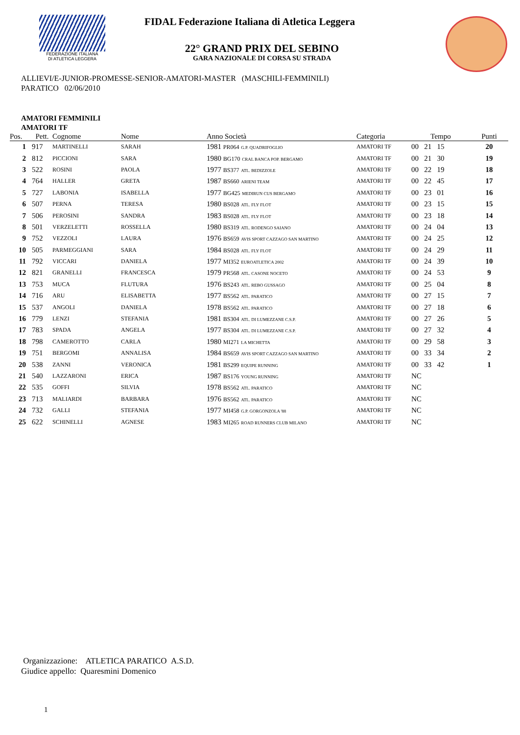FEDERAZIONE ITALIANA
DI ATLETICA LEGGERA
FIDAL Federazione Italiana di Atletica Leggera
22° GRAND PRIX DEL SEBINO
GARA NAZIONALE DI CORSA SU STRADA
ALLIEVI/E-JUNIOR-PROMESSE-SENIOR-AMATORI-MASTER (MASCHILI-FEMMINILI)
PARATICO 02/06/2010
AMATORI FEMMINILI
AMATORI TF
| Pos. | Pett. | Cognome | Nome | Anno Società | Categoria | Tempo | Punti |
| --- | --- | --- | --- | --- | --- | --- | --- |
| 1 | 917 | MARTINELLI | SARAH | 1981 PR064 G.P. QUADRIFOGLIO | AMATORI TF | 00 21 15 | 20 |
| 2 | 812 | PICCIONI | SARA | 1980 BG170 CRAL BANCA POP. BERGAMO | AMATORI TF | 00 21 30 | 19 |
| 3 | 522 | ROSINI | PAOLA | 1977 BS377 ATL. BEDIZZOLE | AMATORI TF | 00 22 19 | 18 |
| 4 | 764 | HALLER | GRETA | 1987 BS660 ARIENI TEAM | AMATORI TF | 00 22 45 | 17 |
| 5 | 727 | LABONIA | ISABELLA | 1977 BG425 MEDIRUN CUS BERGAMO | AMATORI TF | 00 23 01 | 16 |
| 6 | 507 | PERNA | TERESA | 1980 BS028 ATL. FLY FLOT | AMATORI TF | 00 23 15 | 15 |
| 7 | 506 | PEROSINI | SANDRA | 1983 BS028 ATL. FLY FLOT | AMATORI TF | 00 23 18 | 14 |
| 8 | 501 | VERZELETTI | ROSSELLA | 1980 BS319 ATL. RODENGO SAIANO | AMATORI TF | 00 24 04 | 13 |
| 9 | 752 | VEZZOLI | LAURA | 1976 BS659 AVIS SPORT CAZZAGO SAN MARTINO | AMATORI TF | 00 24 25 | 12 |
| 10 | 505 | PARMEGGIANI | SARA | 1984 BS028 ATL. FLY FLOT | AMATORI TF | 00 24 29 | 11 |
| 11 | 792 | VICCARI | DANIELA | 1977 MI352 EUROATLETICA 2002 | AMATORI TF | 00 24 39 | 10 |
| 12 | 821 | GRANELLI | FRANCESCA | 1979 PR568 ATL. CASONE NOCETO | AMATORI TF | 00 24 53 | 9 |
| 13 | 753 | MUCA | FLUTURA | 1976 BS243 ATL. REBO GUSSAGO | AMATORI TF | 00 25 04 | 8 |
| 14 | 716 | ARU | ELISABETTA | 1977 BS562 ATL. PARATICO | AMATORI TF | 00 27 15 | 7 |
| 15 | 537 | ANGOLI | DANIELA | 1978 BS562 ATL. PARATICO | AMATORI TF | 00 27 18 | 6 |
| 16 | 779 | LENZI | STEFANIA | 1981 BS304 ATL. DI LUMEZZANE C.S.P. | AMATORI TF | 00 27 26 | 5 |
| 17 | 783 | SPADA | ANGELA | 1977 BS304 ATL. DI LUMEZZANE C.S.P. | AMATORI TF | 00 27 32 | 4 |
| 18 | 798 | CAMEROTTO | CARLA | 1980 MI271 LA MICHETTA | AMATORI TF | 00 29 58 | 3 |
| 19 | 751 | BERGOMI | ANNALISA | 1984 BS659 AVIS SPORT CAZZAGO SAN MARTINO | AMATORI TF | 00 33 34 | 2 |
| 20 | 538 | ZANNI | VERONICA | 1981 BS299 EQUIPE RUNNING | AMATORI TF | 00 33 42 | 1 |
| 21 | 540 | LAZZARONI | ERICA | 1987 BS176 YOUNG RUNNING | AMATORI TF | NC | |
| 22 | 535 | GOFFI | SILVIA | 1978 BS562 ATL. PARATICO | AMATORI TF | NC | |
| 23 | 713 | MALIARDI | BARBARA | 1976 BS562 ATL. PARATICO | AMATORI TF | NC | |
| 24 | 732 | GALLI | STEFANIA | 1977 MI458 G.P. GORGONZOLA '88 | AMATORI TF | NC | |
| 25 | 622 | SCHINELLI | AGNESE | 1983 MI265 ROAD RUNNERS CLUB MILANO | AMATORI TF | NC | |
Organizzazione: ATLETICA PARATICO A.S.D.
Giudice appello: Quaresmini Domenico
1